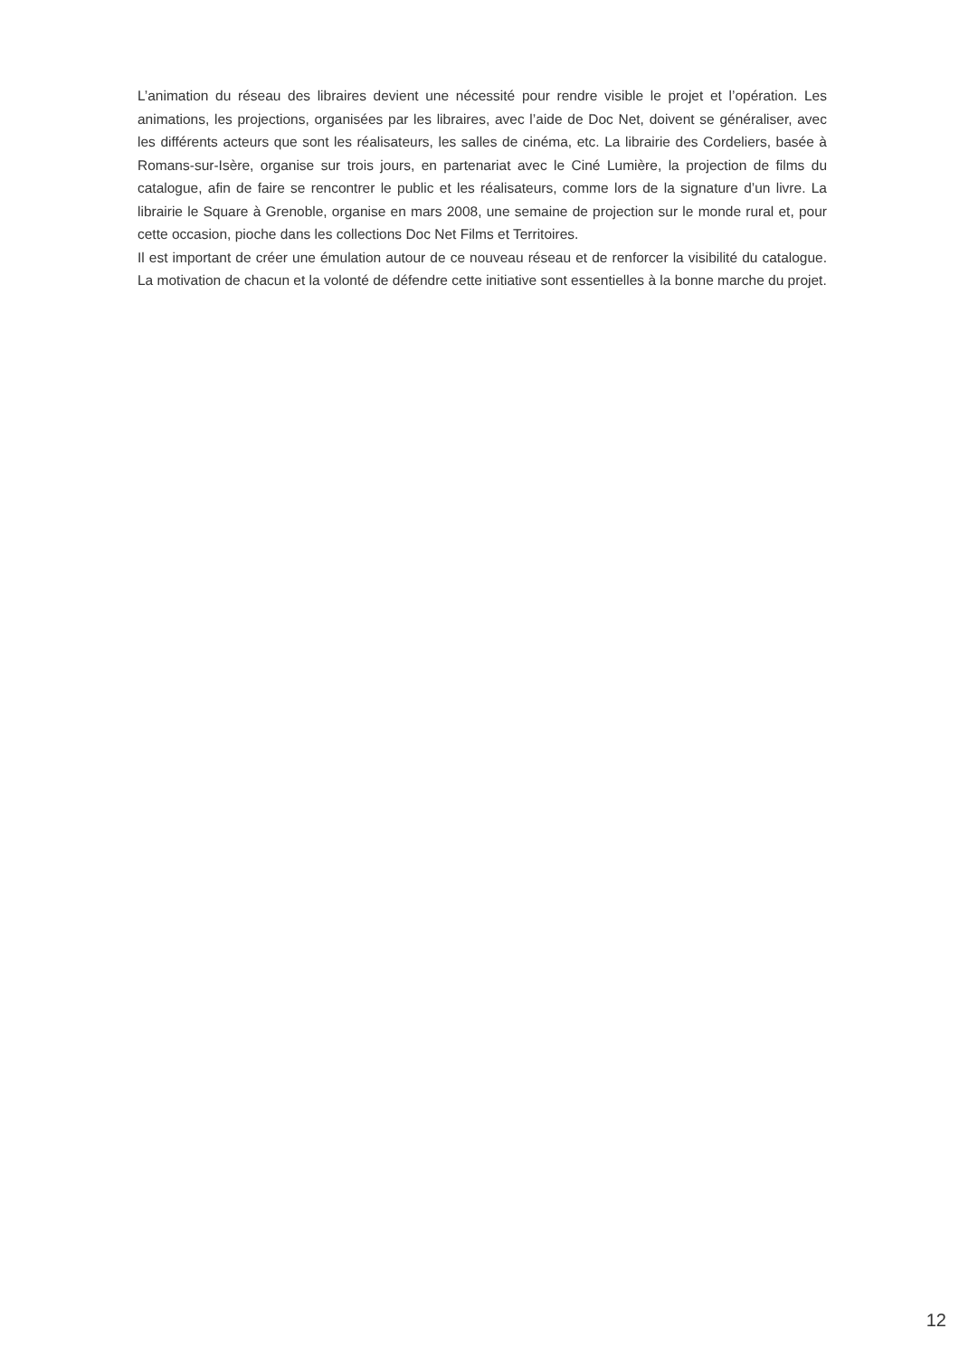L’animation du réseau des libraires devient une nécessité pour rendre visible le projet et l’opération. Les animations, les projections, organisées par les libraires, avec l’aide de Doc Net, doivent se généraliser, avec les différents acteurs que sont les réalisateurs, les salles de cinéma, etc. La librairie des Cordeliers, basée à Romans-sur-Isère, organise sur trois jours, en partenariat avec le Ciné Lumière, la projection de films du catalogue, afin de faire se rencontrer le public et les réalisateurs, comme lors de la signature d’un livre. La librairie le Square à Grenoble, organise en mars 2008, une semaine de projection sur le monde rural et, pour cette occasion, pioche dans les collections Doc Net Films et Territoires.
Il est important de créer une émulation autour de ce nouveau réseau et de renforcer la visibilité du catalogue. La motivation de chacun et la volonté de défendre cette initiative sont essentielles à la bonne marche du projet.
12